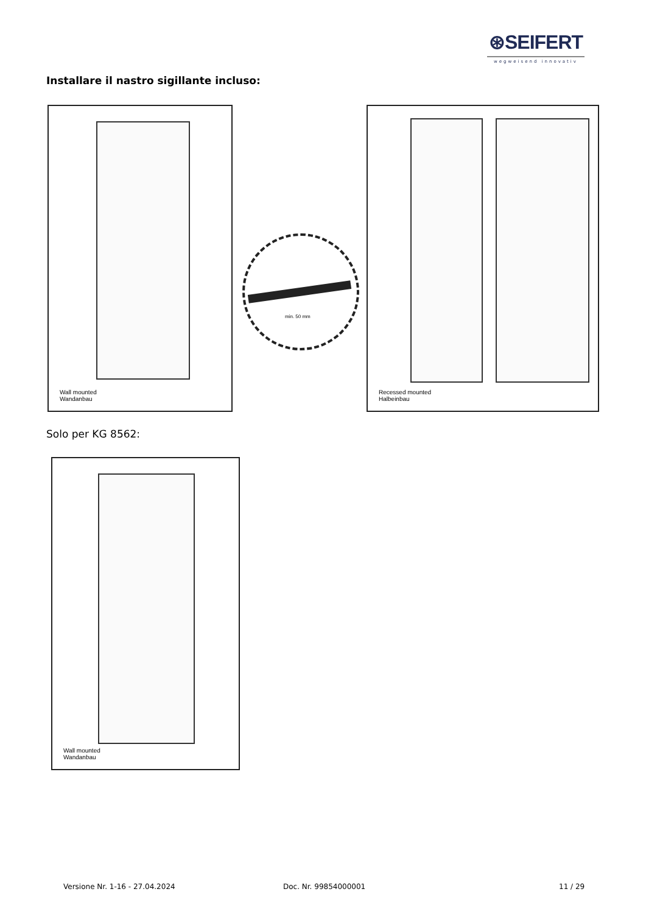⊛SEIFERT
wegweisend innovativ
Installare il nastro sigillante incluso:
Wall mounted
Wandanbau
min. 50 mm
Recessed mounted
Halbeinbau
Solo per KG 8562:
Wall mounted
Wandanbau
Versione Nr. 1-16 - 27.04.2024 Doc. Nr. 99854000001 11 / 29